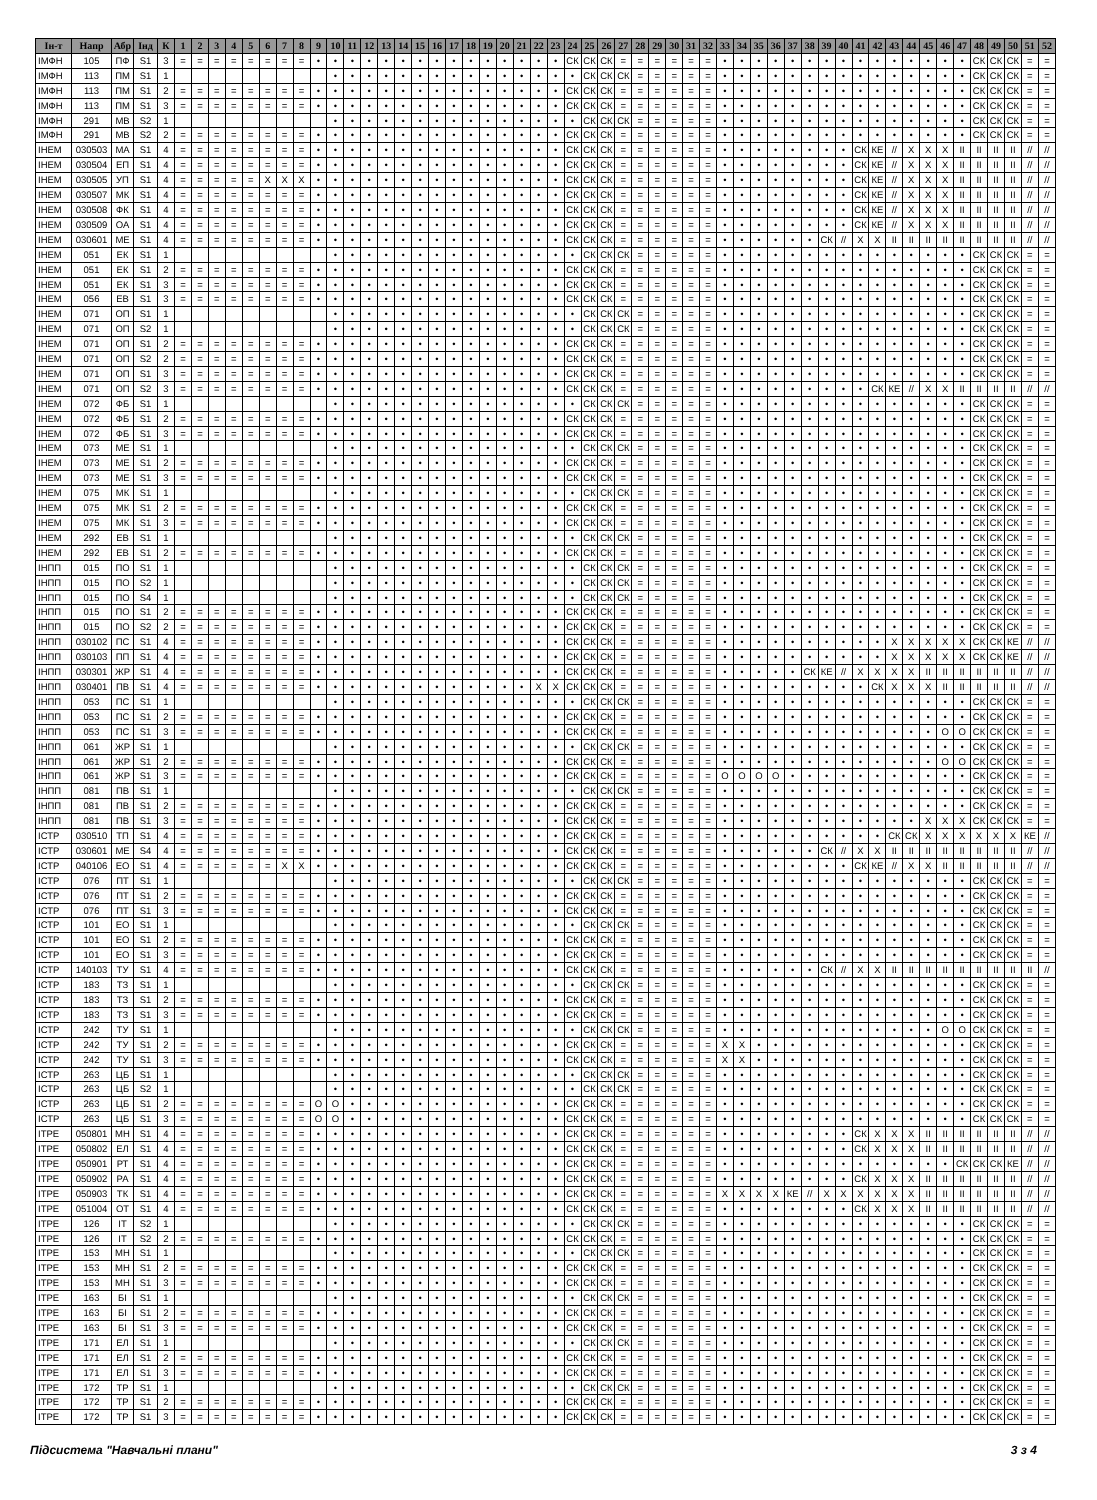| Ін-т | Напр | Абр | Інд | К | 1 | 2 | 3 | 4 | 5 | 6 | 7 | 8 | 9 | 10 | 11 | 12 | 13 | 14 | 15 | 16 | 17 | 18 | 19 | 20 | 21 | 22 | 23 | 24 | 25 | 26 | 27 | 28 | 29 | 30 | 31 | 32 | 33 | 34 | 35 | 36 | 37 | 38 | 39 | 40 | 41 | 42 | 43 | 44 | 45 | 46 | 47 | 48 | 49 | 50 | 51 | 52 |
| --- | --- | --- | --- | --- | --- | --- | --- | --- | --- | --- | --- | --- | --- | --- | --- | --- | --- | --- | --- | --- | --- | --- | --- | --- | --- | --- | --- | --- | --- | --- | --- | --- | --- | --- | --- | --- | --- | --- | --- | --- | --- | --- | --- | --- | --- | --- | --- | --- | --- | --- | --- | --- | --- | --- | --- | --- |
| ІМФН | 105 | ПФ | S1 | 3 | = | = | = | = | = | = | = | = | • | • | • | • | • | • | • | • | • | • | • | • | • | • | • | СК | СК | СК | = | = | = | = | = | = | • | • | • | • | • | • | • | • | • | • | • | • | • | • | • | СК | СК | СК | = | = |
| ІМФН | 113 | ПМ | S1 | 1 | | | | | | | | | | • | • | • | • | • | • | • | • | • | • | • | • | • | • | • | СК | СК | СК | = | = | = | = | = | • | • | • | • | • | • | • | • | • | • | • | • | • | • | • | СК | СК | СК | = | = |
| ІМФН | 113 | ПМ | S1 | 2 | = | = | = | = | = | = | = | = | • | • | • | • | • | • | • | • | • | • | • | • | • | • | • | СК | СК | СК | = | = | = | = | = | = | • | • | • | • | • | • | • | • | • | • | • | • | • | • | • | СК | СК | СК | = | = |
| ІМФН | 113 | ПМ | S1 | 3 | = | = | = | = | = | = | = | = | • | • | • | • | • | • | • | • | • | • | • | • | • | • | • | СК | СК | СК | = | = | = | = | = | = | • | • | • | • | • | • | • | • | • | • | • | • | • | • | • | СК | СК | СК | = | = |
| ІМФН | 291 | МВ | S2 | 1 | | | | | | | | | | • | • | • | • | • | • | • | • | • | • | • | • | • | • | • | СК | СК | СК | = | = | = | = | = | • | • | • | • | • | • | • | • | • | • | • | • | • | • | • | СК | СК | СК | = | = |
| ІМФН | 291 | МВ | S2 | 2 | = | = | = | = | = | = | = | = | • | • | • | • | • | • | • | • | • | • | • | • | • | • | • | СК | СК | СК | = | = | = | = | = | = | • | • | • | • | • | • | • | • | • | • | • | • | • | • | • | СК | СК | СК | = | = |
| ІНЕМ | 030503 | МА | S1 | 4 | = | = | = | = | = | = | = | = | • | • | • | • | • | • | • | • | • | • | • | • | • | • | • | СК | СК | СК | = | = | = | = | = | = | • | • | • | • | • | • | • | • | СК | КЕ | // | Х | Х | Х | ІІ | ІІ | ІІ | ІІ | // | // |
| ІНЕМ | 030504 | ЕП | S1 | 4 | = | = | = | = | = | = | = | = | • | • | • | • | • | • | • | • | • | • | • | • | • | • | • | СК | СК | СК | = | = | = | = | = | = | • | • | • | • | • | • | • | • | СК | КЕ | // | Х | Х | Х | ІІ | ІІ | ІІ | ІІ | // | // |
| ІНЕМ | 030505 | УП | S1 | 4 | = | = | = | = | = | Х | Х | Х | • | • | • | • | • | • | • | • | • | • | • | • | • | • | • | СК | СК | СК | = | = | = | = | = | = | • | • | • | • | • | • | • | • | СК | КЕ | // | Х | Х | Х | ІІ | ІІ | ІІ | ІІ | // | // |
| ІНЕМ | 030507 | МК | S1 | 4 | = | = | = | = | = | = | = | = | • | • | • | • | • | • | • | • | • | • | • | • | • | • | • | СК | СК | СК | = | = | = | = | = | = | • | • | • | • | • | • | • | • | СК | КЕ | // | Х | Х | Х | ІІ | ІІ | ІІ | ІІ | // | // |
| ІНЕМ | 030508 | ФК | S1 | 4 | = | = | = | = | = | = | = | = | • | • | • | • | • | • | • | • | • | • | • | • | • | • | • | СК | СК | СК | = | = | = | = | = | = | • | • | • | • | • | • | • | • | СК | КЕ | // | Х | Х | Х | ІІ | ІІ | ІІ | ІІ | // | // |
| ІНЕМ | 030509 | ОА | S1 | 4 | = | = | = | = | = | = | = | = | • | • | • | • | • | • | • | • | • | • | • | • | • | • | • | СК | СК | СК | = | = | = | = | = | = | • | • | • | • | • | • | • | • | СК | КЕ | // | Х | Х | Х | ІІ | ІІ | ІІ | ІІ | // | // |
| ІНЕМ | 030601 | МЕ | S1 | 4 | = | = | = | = | = | = | = | = | • | • | • | • | • | • | • | • | • | • | • | • | • | • | • | СК | СК | СК | = | = | = | = | = | = | • | • | • | • | • | • | СК | // | Х | Х | ІІ | ІІ | ІІ | ІІ | ІІ | ІІ | ІІ | ІІ | // | // |
| ІНЕМ | 051 | ЕК | S1 | 1 | | | | | | | | | | • | • | • | • | • | • | • | • | • | • | • | • | • | • | • | СК | СК | СК | = | = | = | = | = | • | • | • | • | • | • | • | • | • | • | • | • | • | • | • | СК | СК | СК | = | = |
| ІНЕМ | 051 | ЕК | S1 | 2 | = | = | = | = | = | = | = | = | • | • | • | • | • | • | • | • | • | • | • | • | • | • | • | СК | СК | СК | = | = | = | = | = | = | • | • | • | • | • | • | • | • | • | • | • | • | • | • | • | СК | СК | СК | = | = |
| ІНЕМ | 051 | ЕК | S1 | 3 | = | = | = | = | = | = | = | = | • | • | • | • | • | • | • | • | • | • | • | • | • | • | • | СК | СК | СК | = | = | = | = | = | = | • | • | • | • | • | • | • | • | • | • | • | • | • | • | • | СК | СК | СК | = | = |
| ІНЕМ | 056 | ЕВ | S1 | 3 | = | = | = | = | = | = | = | = | • | • | • | • | • | • | • | • | • | • | • | • | • | • | • | СК | СК | СК | = | = | = | = | = | = | • | • | • | • | • | • | • | • | • | • | • | • | • | • | • | СК | СК | СК | = | = |
| ІНЕМ | 071 | ОП | S1 | 1 | | | | | | | | | | • | • | • | • | • | • | • | • | • | • | • | • | • | • | • | СК | СК | СК | = | = | = | = | = | • | • | • | • | • | • | • | • | • | • | • | • | • | • | • | СК | СК | СК | = | = |
| ІНЕМ | 071 | ОП | S2 | 1 | | | | | | | | | | • | • | • | • | • | • | • | • | • | • | • | • | • | • | • | СК | СК | СК | = | = | = | = | = | • | • | • | • | • | • | • | • | • | • | • | • | • | • | • | СК | СК | СК | = | = |
| ІНЕМ | 071 | ОП | S1 | 2 | = | = | = | = | = | = | = | = | • | • | • | • | • | • | • | • | • | • | • | • | • | • | • | СК | СК | СК | = | = | = | = | = | = | • | • | • | • | • | • | • | • | • | • | • | • | • | • | • | СК | СК | СК | = | = |
| ІНЕМ | 071 | ОП | S2 | 2 | = | = | = | = | = | = | = | = | • | • | • | • | • | • | • | • | • | • | • | • | • | • | • | СК | СК | СК | = | = | = | = | = | = | • | • | • | • | • | • | • | • | • | • | • | • | • | • | • | СК | СК | СК | = | = |
| ІНЕМ | 071 | ОП | S1 | 3 | = | = | = | = | = | = | = | = | • | • | • | • | • | • | • | • | • | • | • | • | • | • | • | СК | СК | СК | = | = | = | = | = | = | • | • | • | • | • | • | • | • | • | • | • | • | • | • | • | СК | СК | СК | = | = |
| ІНЕМ | 071 | ОП | S2 | 3 | = | = | = | = | = | = | = | = | • | • | • | • | • | • | • | • | • | • | • | • | • | • | • | СК | СК | СК | = | = | = | = | = | = | • | • | • | • | • | • | • | • | • | СК | КЕ | // | Х | Х | ІІ | ІІ | ІІ | ІІ | // | // |
| ІНЕМ | 072 | ФБ | S1 | 1 | | | | | | | | | | • | • | • | • | • | • | • | • | • | • | • | • | • | • | • | СК | СК | СК | = | = | = | = | = | • | • | • | • | • | • | • | • | • | • | • | • | • | • | • | СК | СК | СК | = | = |
| ІНЕМ | 072 | ФБ | S1 | 2 | = | = | = | = | = | = | = | = | • | • | • | • | • | • | • | • | • | • | • | • | • | • | • | СК | СК | СК | = | = | = | = | = | = | • | • | • | • | • | • | • | • | • | • | • | • | • | • | • | СК | СК | СК | = | = |
| ІНЕМ | 072 | ФБ | S1 | 3 | = | = | = | = | = | = | = | = | • | • | • | • | • | • | • | • | • | • | • | • | • | • | • | СК | СК | СК | = | = | = | = | = | = | • | • | • | • | • | • | • | • | • | • | • | • | • | • | • | СК | СК | СК | = | = |
| ІНЕМ | 073 | МЕ | S1 | 1 | | | | | | | | | | • | • | • | • | • | • | • | • | • | • | • | • | • | • | • | СК | СК | СК | = | = | = | = | = | • | • | • | • | • | • | • | • | • | • | • | • | • | • | • | СК | СК | СК | = | = |
| ІНЕМ | 073 | МЕ | S1 | 2 | = | = | = | = | = | = | = | = | • | • | • | • | • | • | • | • | • | • | • | • | • | • | • | СК | СК | СК | = | = | = | = | = | = | • | • | • | • | • | • | • | • | • | • | • | • | • | • | • | СК | СК | СК | = | = |
| ІНЕМ | 073 | МЕ | S1 | 3 | = | = | = | = | = | = | = | = | • | • | • | • | • | • | • | • | • | • | • | • | • | • | • | СК | СК | СК | = | = | = | = | = | = | • | • | • | • | • | • | • | • | • | • | • | • | • | • | • | СК | СК | СК | = | = |
| ІНЕМ | 075 | МК | S1 | 1 | | | | | | | | | | • | • | • | • | • | • | • | • | • | • | • | • | • | • | • | СК | СК | СК | = | = | = | = | = | • | • | • | • | • | • | • | • | • | • | • | • | • | • | • | СК | СК | СК | = | = |
| ІНЕМ | 075 | МК | S1 | 2 | = | = | = | = | = | = | = | = | • | • | • | • | • | • | • | • | • | • | • | • | • | • | • | СК | СК | СК | = | = | = | = | = | = | • | • | • | • | • | • | • | • | • | • | • | • | • | • | • | СК | СК | СК | = | = |
| ІНЕМ | 075 | МК | S1 | 3 | = | = | = | = | = | = | = | = | • | • | • | • | • | • | • | • | • | • | • | • | • | • | • | СК | СК | СК | = | = | = | = | = | = | • | • | • | • | • | • | • | • | • | • | • | • | • | • | • | СК | СК | СК | = | = |
| ІНЕМ | 292 | ЕВ | S1 | 1 | | | | | | | | | | • | • | • | • | • | • | • | • | • | • | • | • | • | • | • | СК | СК | СК | = | = | = | = | = | • | • | • | • | • | • | • | • | • | • | • | • | • | • | • | СК | СК | СК | = | = |
| ІНЕМ | 292 | ЕВ | S1 | 2 | = | = | = | = | = | = | = | = | • | • | • | • | • | • | • | • | • | • | • | • | • | • | • | СК | СК | СК | = | = | = | = | = | = | • | • | • | • | • | • | • | • | • | • | • | • | • | • | • | СК | СК | СК | = | = |
| ІНПП | 015 | ПО | S1 | 1 | | | | | | | | | | • | • | • | • | • | • | • | • | • | • | • | • | • | • | • | СК | СК | СК | = | = | = | = | = | • | • | • | • | • | • | • | • | • | • | • | • | • | • | • | СК | СК | СК | = | = |
| ІНПП | 015 | ПО | S2 | 1 | | | | | | | | | | • | • | • | • | • | • | • | • | • | • | • | • | • | • | • | СК | СК | СК | = | = | = | = | = | • | • | • | • | • | • | • | • | • | • | • | • | • | • | • | СК | СК | СК | = | = |
| ІНПП | 015 | ПО | S4 | 1 | | | | | | | | | | • | • | • | • | • | • | • | • | • | • | • | • | • | • | • | СК | СК | СК | = | = | = | = | = | • | • | • | • | • | • | • | • | • | • | • | • | • | • | • | СК | СК | СК | = | = |
| ІНПП | 015 | ПО | S1 | 2 | = | = | = | = | = | = | = | = | • | • | • | • | • | • | • | • | • | • | • | • | • | • | • | СК | СК | СК | = | = | = | = | = | = | • | • | • | • | • | • | • | • | • | • | • | • | • | • | • | СК | СК | СК | = | = |
| ІНПП | 015 | ПО | S2 | 2 | = | = | = | = | = | = | = | = | • | • | • | • | • | • | • | • | • | • | • | • | • | • | • | СК | СК | СК | = | = | = | = | = | = | • | • | • | • | • | • | • | • | • | • | • | • | • | • | • | СК | СК | СК | = | = |
| ІНПП | 030102 | ПС | S1 | 4 | = | = | = | = | = | = | = | = | • | • | • | • | • | • | • | • | • | • | • | • | • | • | • | СК | СК | СК | = | = | = | = | = | = | • | • | • | • | • | • | • | • | • | • | Х | Х | Х | Х | Х | СК | СК | КЕ | // | // |
| ІНПП | 030103 | ПП | S1 | 4 | = | = | = | = | = | = | = | = | • | • | • | • | • | • | • | • | • | • | • | • | • | • | • | СК | СК | СК | = | = | = | = | = | = | • | • | • | • | • | • | • | • | • | • | Х | Х | Х | Х | Х | СК | СК | КЕ | // | // |
| ІНПП | 030301 | ЖР | S1 | 4 | = | = | = | = | = | = | = | = | • | • | • | • | • | • | • | • | • | • | • | • | • | • | • | СК | СК | СК | = | = | = | = | = | = | • | • | • | • | • | СК | КЕ | // | Х | Х | Х | Х | ІІ | ІІ | ІІ | ІІ | ІІ | ІІ | // | // |
| ІНПП | 030401 | ПВ | S1 | 4 | = | = | = | = | = | = | = | = | • | • | • | • | • | • | • | • | • | • | • | • | • | Х | Х | СК | СК | СК | = | = | = | = | = | = | • | • | • | • | • | • | • | • | • | СК | Х | Х | Х | ІІ | ІІ | ІІ | ІІ | ІІ | // | // |
| ІНПП | 053 | ПС | S1 | 1 | | | | | | | | | | • | • | • | • | • | • | • | • | • | • | • | • | • | • | • | СК | СК | СК | = | = | = | = | = | • | • | • | • | • | • | • | • | • | • | • | • | • | • | • | СК | СК | СК | = | = |
| ІНПП | 053 | ПС | S1 | 2 | = | = | = | = | = | = | = | = | • | • | • | • | • | • | • | • | • | • | • | • | • | • | • | СК | СК | СК | = | = | = | = | = | = | • | • | • | • | • | • | • | • | • | • | • | • | • | • | • | СК | СК | СК | = | = |
| ІНПП | 053 | ПС | S1 | 3 | = | = | = | = | = | = | = | = | • | • | • | • | • | • | • | • | • | • | • | • | • | • | • | СК | СК | СК | = | = | = | = | = | = | • | • | • | • | • | • | • | • | • | • | • | • | • | О | О | СК | СК | СК | = | = |
| ІНПП | 061 | ЖР | S1 | 1 | | | | | | | | | | • | • | • | • | • | • | • | • | • | • | • | • | • | • | • | СК | СК | СК | = | = | = | = | = | • | • | • | • | • | • | • | • | • | • | • | • | • | • | • | СК | СК | СК | = | = |
| ІНПП | 061 | ЖР | S1 | 2 | = | = | = | = | = | = | = | = | • | • | • | • | • | • | • | • | • | • | • | • | • | • | • | СК | СК | СК | = | = | = | = | = | = | • | • | • | • | • | • | • | • | • | • | • | • | • | О | О | СК | СК | СК | = | = |
| ІНПП | 061 | ЖР | S1 | 3 | = | = | = | = | = | = | = | = | • | • | • | • | • | • | • | • | • | • | • | • | • | • | • | СК | СК | СК | = | = | = | = | = | = | О | О | О | О | • | • | • | • | • | • | • | • | • | • | • | СК | СК | СК | = | = |
| ІНПП | 081 | ПВ | S1 | 1 | | | | | | | | | | • | • | • | • | • | • | • | • | • | • | • | • | • | • | • | СК | СК | СК | = | = | = | = | = | • | • | • | • | • | • | • | • | • | • | • | • | • | • | • | СК | СК | СК | = | = |
| ІНПП | 081 | ПВ | S1 | 2 | = | = | = | = | = | = | = | = | • | • | • | • | • | • | • | • | • | • | • | • | • | • | • | СК | СК | СК | = | = | = | = | = | = | • | • | • | • | • | • | • | • | • | • | • | • | • | • | • | СК | СК | СК | = | = |
| ІНПП | 081 | ПВ | S1 | 3 | = | = | = | = | = | = | = | = | • | • | • | • | • | • | • | • | • | • | • | • | • | • | • | СК | СК | СК | = | = | = | = | = | = | • | • | • | • | • | • | • | • | • | • | • | • | Х | Х | Х | СК | СК | СК | = | = |
| ІСТР | 030510 | ТП | S1 | 4 | = | = | = | = | = | = | = | = | • | • | • | • | • | • | • | • | • | • | • | • | • | • | • | СК | СК | СК | = | = | = | = | = | = | • | • | • | • | • | • | • | • | • | • | СК | СК | Х | Х | Х | Х | Х | Х | КЕ | // |
| ІСТР | 030601 | МЕ | S4 | 4 | = | = | = | = | = | = | = | = | • | • | • | • | • | • | • | • | • | • | • | • | • | • | • | СК | СК | СК | = | = | = | = | = | = | • | • | • | • | • | • | СК | // | Х | Х | ІІ | ІІ | ІІ | ІІ | ІІ | ІІ | ІІ | ІІ | // | // |
| ІСТР | 040106 | ЕО | S1 | 4 | = | = | = | = | = | = | Х | Х | • | • | • | • | • | • | • | • | • | • | • | • | • | • | • | СК | СК | СК | = | = | = | = | = | = | • | • | • | • | • | • | • | • | СК | КЕ | // | Х | Х | ІІ | ІІ | ІІ | ІІ | ІІ | // | // |
| ІСТР | 076 | ПТ | S1 | 1 | | | | | | | | | | • | • | • | • | • | • | • | • | • | • | • | • | • | • | • | СК | СК | СК | = | = | = | = | = | • | • | • | • | • | • | • | • | • | • | • | • | • | • | • | СК | СК | СК | = | = |
| ІСТР | 076 | ПТ | S1 | 2 | = | = | = | = | = | = | = | = | • | • | • | • | • | • | • | • | • | • | • | • | • | • | • | СК | СК | СК | = | = | = | = | = | = | • | • | • | • | • | • | • | • | • | • | • | • | • | • | • | СК | СК | СК | = | = |
| ІСТР | 076 | ПТ | S1 | 3 | = | = | = | = | = | = | = | = | • | • | • | • | • | • | • | • | • | • | • | • | • | • | • | СК | СК | СК | = | = | = | = | = | = | • | • | • | • | • | • | • | • | • | • | • | • | • | • | • | СК | СК | СК | = | = |
| ІСТР | 101 | ЕО | S1 | 1 | | | | | | | | | | • | • | • | • | • | • | • | • | • | • | • | • | • | • | • | СК | СК | СК | = | = | = | = | = | • | • | • | • | • | • | • | • | • | • | • | • | • | • | • | СК | СК | СК | = | = |
| ІСТР | 101 | ЕО | S1 | 2 | = | = | = | = | = | = | = | = | • | • | • | • | • | • | • | • | • | • | • | • | • | • | • | СК | СК | СК | = | = | = | = | = | = | • | • | • | • | • | • | • | • | • | • | • | • | • | • | • | СК | СК | СК | = | = |
| ІСТР | 101 | ЕО | S1 | 3 | = | = | = | = | = | = | = | = | • | • | • | • | • | • | • | • | • | • | • | • | • | • | • | СК | СК | СК | = | = | = | = | = | = | • | • | • | • | • | • | • | • | • | • | • | • | • | • | • | СК | СК | СК | = | = |
| ІСТР | 140103 | ТУ | S1 | 4 | = | = | = | = | = | = | = | = | • | • | • | • | • | • | • | • | • | • | • | • | • | • | • | СК | СК | СК | = | = | = | = | = | = | • | • | • | • | • | • | СК | // | Х | Х | ІІ | ІІ | ІІ | ІІ | ІІ | ІІ | ІІ | ІІ | ІІ | // |
| ІСТР | 183 | ТЗ | S1 | 1 | | | | | | | | | | • | • | • | • | • | • | • | • | • | • | • | • | • | • | • | СК | СК | СК | = | = | = | = | = | • | • | • | • | • | • | • | • | • | • | • | • | • | • | • | СК | СК | СК | = | = |
| ІСТР | 183 | ТЗ | S1 | 2 | = | = | = | = | = | = | = | = | • | • | • | • | • | • | • | • | • | • | • | • | • | • | • | СК | СК | СК | = | = | = | = | = | = | • | • | • | • | • | • | • | • | • | • | • | • | • | • | • | СК | СК | СК | = | = |
| ІСТР | 183 | ТЗ | S1 | 3 | = | = | = | = | = | = | = | = | • | • | • | • | • | • | • | • | • | • | • | • | • | • | • | СК | СК | СК | = | = | = | = | = | = | • | • | • | • | • | • | • | • | • | • | • | • | • | • | • | СК | СК | СК | = | = |
| ІСТР | 242 | ТУ | S1 | 1 | | | | | | | | | | • | • | • | • | • | • | • | • | • | • | • | • | • | • | • | СК | СК | СК | = | = | = | = | = | • | • | • | • | • | • | • | • | • | • | • | • | • | О | О | СК | СК | СК | = | = |
| ІСТР | 242 | ТУ | S1 | 2 | = | = | = | = | = | = | = | = | • | • | • | • | • | • | • | • | • | • | • | • | • | • | • | СК | СК | СК | = | = | = | = | = | = | Х | Х | • | • | • | • | • | • | • | • | • | • | • | • | • | СК | СК | СК | = | = |
| ІСТР | 242 | ТУ | S1 | 3 | = | = | = | = | = | = | = | = | • | • | • | • | • | • | • | • | • | • | • | • | • | • | • | СК | СК | СК | = | = | = | = | = | = | Х | Х | • | • | • | • | • | • | • | • | • | • | • | • | • | СК | СК | СК | = | = |
| ІСТР | 263 | ЦБ | S1 | 1 | | | | | | | | | | • | • | • | • | • | • | • | • | • | • | • | • | • | • | • | СК | СК | СК | = | = | = | = | = | • | • | • | • | • | • | • | • | • | • | • | • | • | • | • | СК | СК | СК | = | = |
| ІСТР | 263 | ЦБ | S2 | 1 | | | | | | | | | | • | • | • | • | • | • | • | • | • | • | • | • | • | • | • | СК | СК | СК | = | = | = | = | = | • | • | • | • | • | • | • | • | • | • | • | • | • | • | • | СК | СК | СК | = | = |
| ІСТР | 263 | ЦБ | S1 | 2 | = | = | = | = | = | = | = | = | О | О | • | • | • | • | • | • | • | • | • | • | • | • | • | СК | СК | СК | = | = | = | = | = | = | • | • | • | • | • | • | • | • | • | • | • | • | • | • | • | СК | СК | СК | = | = |
| ІСТР | 263 | ЦБ | S1 | 3 | = | = | = | = | = | = | = | = | О | О | • | • | • | • | • | • | • | • | • | • | • | • | • | СК | СК | СК | = | = | = | = | = | = | • | • | • | • | • | • | • | • | • | • | • | • | • | • | • | СК | СК | СК | = | = |
| ІТРЕ | 050801 | МН | S1 | 4 | = | = | = | = | = | = | = | = | • | • | • | • | • | • | • | • | • | • | • | • | • | • | • | СК | СК | СК | = | = | = | = | = | = | • | • | • | • | • | • | • | • | СК | Х | Х | Х | ІІ | ІІ | ІІ | ІІ | ІІ | ІІ | // | // |
| ІТРЕ | 050802 | ЕЛ | S1 | 4 | = | = | = | = | = | = | = | = | • | • | • | • | • | • | • | • | • | • | • | • | • | • | • | СК | СК | СК | = | = | = | = | = | = | • | • | • | • | • | • | • | • | СК | Х | Х | Х | ІІ | ІІ | ІІ | ІІ | ІІ | ІІ | // | // |
| ІТРЕ | 050901 | РТ | S1 | 4 | = | = | = | = | = | = | = | = | • | • | • | • | • | • | • | • | • | • | • | • | • | • | • | СК | СК | СК | = | = | = | = | = | = | • | • | • | • | • | • | • | • | • | • | • | • | • | • | СК | СК | СК | КЕ | // | // |
| ІТРЕ | 050902 | РА | S1 | 4 | = | = | = | = | = | = | = | = | • | • | • | • | • | • | • | • | • | • | • | • | • | • | • | СК | СК | СК | = | = | = | = | = | = | • | • | • | • | • | • | • | • | СК | Х | Х | Х | ІІ | ІІ | ІІ | ІІ | ІІ | ІІ | // | // |
| ІТРЕ | 050903 | ТК | S1 | 4 | = | = | = | = | = | = | = | = | • | • | • | • | • | • | • | • | • | • | • | • | • | • | • | СК | СК | СК | = | = | = | = | = | = | Х | Х | Х | Х | КЕ | // | Х | Х | Х | Х | Х | Х | ІІ | ІІ | ІІ | ІІ | ІІ | ІІ | // | // |
| ІТРЕ | 051004 | ОТ | S1 | 4 | = | = | = | = | = | = | = | = | • | • | • | • | • | • | • | • | • | • | • | • | • | • | • | СК | СК | СК | = | = | = | = | = | = | • | • | • | • | • | • | • | • | СК | Х | Х | Х | ІІ | ІІ | ІІ | ІІ | ІІ | ІІ | // | // |
| ІТРЕ | 126 | ІТ | S2 | 1 | | | | | | | | | | • | • | • | • | • | • | • | • | • | • | • | • | • | • | • | СК | СК | СК | = | = | = | = | = | • | • | • | • | • | • | • | • | • | • | • | • | • | • | • | СК | СК | СК | = | = |
| ІТРЕ | 126 | ІТ | S2 | 2 | = | = | = | = | = | = | = | = | • | • | • | • | • | • | • | • | • | • | • | • | • | • | • | СК | СК | СК | = | = | = | = | = | = | • | • | • | • | • | • | • | • | • | • | • | • | • | • | • | СК | СК | СК | = | = |
| ІТРЕ | 153 | МН | S1 | 1 | | | | | | | | | | • | • | • | • | • | • | • | • | • | • | • | • | • | • | • | СК | СК | СК | = | = | = | = | = | • | • | • | • | • | • | • | • | • | • | • | • | • | • | • | СК | СК | СК | = | = |
| ІТРЕ | 153 | МН | S1 | 2 | = | = | = | = | = | = | = | = | • | • | • | • | • | • | • | • | • | • | • | • | • | • | • | СК | СК | СК | = | = | = | = | = | = | • | • | • | • | • | • | • | • | • | • | • | • | • | • | • | СК | СК | СК | = | = |
| ІТРЕ | 153 | МН | S1 | 3 | = | = | = | = | = | = | = | = | • | • | • | • | • | • | • | • | • | • | • | • | • | • | • | СК | СК | СК | = | = | = | = | = | = | • | • | • | • | • | • | • | • | • | • | • | • | • | • | • | СК | СК | СК | = | = |
| ІТРЕ | 163 | БІ | S1 | 1 | | | | | | | | | | • | • | • | • | • | • | • | • | • | • | • | • | • | • | • | СК | СК | СК | = | = | = | = | = | • | • | • | • | • | • | • | • | • | • | • | • | • | • | • | СК | СК | СК | = | = |
| ІТРЕ | 163 | БІ | S1 | 2 | = | = | = | = | = | = | = | = | • | • | • | • | • | • | • | • | • | • | • | • | • | • | • | СК | СК | СК | = | = | = | = | = | = | • | • | • | • | • | • | • | • | • | • | • | • | • | • | • | СК | СК | СК | = | = |
| ІТРЕ | 163 | БІ | S1 | 3 | = | = | = | = | = | = | = | = | • | • | • | • | • | • | • | • | • | • | • | • | • | • | • | СК | СК | СК | = | = | = | = | = | = | • | • | • | • | • | • | • | • | • | • | • | • | • | • | • | СК | СК | СК | = | = |
| ІТРЕ | 171 | ЕЛ | S1 | 1 | | | | | | | | | | • | • | • | • | • | • | • | • | • | • | • | • | • | • | • | СК | СК | СК | = | = | = | = | = | • | • | • | • | • | • | • | • | • | • | • | • | • | • | • | СК | СК | СК | = | = |
| ІТРЕ | 171 | ЕЛ | S1 | 2 | = | = | = | = | = | = | = | = | • | • | • | • | • | • | • | • | • | • | • | • | • | • | • | СК | СК | СК | = | = | = | = | = | = | • | • | • | • | • | • | • | • | • | • | • | • | • | • | • | СК | СК | СК | = | = |
| ІТРЕ | 171 | ЕЛ | S1 | 3 | = | = | = | = | = | = | = | = | • | • | • | • | • | • | • | • | • | • | • | • | • | • | • | СК | СК | СК | = | = | = | = | = | = | • | • | • | • | • | • | • | • | • | • | • | • | • | • | • | СК | СК | СК | = | = |
| ІТРЕ | 172 | ТР | S1 | 1 | | | | | | | | | | • | • | • | • | • | • | • | • | • | • | • | • | • | • | • | СК | СК | СК | = | = | = | = | = | • | • | • | • | • | • | • | • | • | • | • | • | • | • | • | СК | СК | СК | = | = |
| ІТРЕ | 172 | ТР | S1 | 2 | = | = | = | = | = | = | = | = | • | • | • | • | • | • | • | • | • | • | • | • | • | • | • | СК | СК | СК | = | = | = | = | = | = | • | • | • | • | • | • | • | • | • | • | • | • | • | • | • | СК | СК | СК | = | = |
| ІТРЕ | 172 | ТР | S1 | 3 | = | = | = | = | = | = | = | = | • | • | • | • | • | • | • | • | • | • | • | • | • | • | • | СК | СК | СК | = | = | = | = | = | = | • | • | • | • | • | • | • | • | • | • | • | • | • | • | • | СК | СК | СК | = | = |
Підсистема "Навчальні плани" 3 з 4